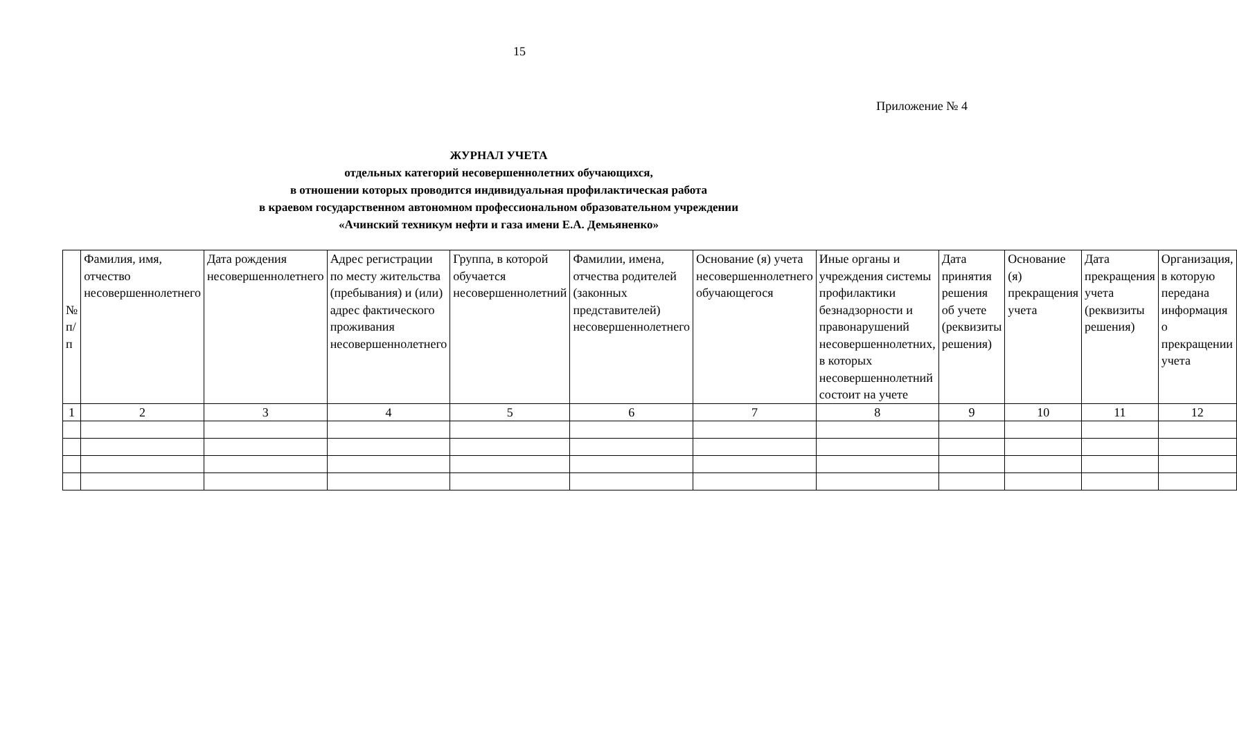15
Приложение № 4
ЖУРНАЛ УЧЕТА
отдельных категорий несовершеннолетних обучающихся,
в отношении которых проводится индивидуальная профилактическая работа
в краевом государственном автономном профессиональном образовательном учреждении
«Ачинский техникум нефти и газа имени Е.А. Демьяненко»
| № п/п | Фамилия, имя, отчество несовершеннолетнего | Дата рождения несовершеннолетнего | Адрес регистрации по месту жительства (пребывания) и (или) адрес фактического проживания несовершеннолетнего | Группа, в которой обучается несовершеннолетний | Фамилии, имена, отчества родителей (законных представителей) несовершеннолетнего | Основание (я) учета несовершеннолетнего обучающегося | Иные органы и учреждения системы профилактики безнадзорности и правонарушений несовершеннолетних, в которых несовершеннолетний состоит на учете | Дата принятия решения об учете (реквизиты решения) | Основание (я) прекращения учета | Дата прекращения учета (реквизиты решения) | Организация, в которую передана информация о прекращении учета |
| 1 | 2 | 3 | 4 | 5 | 6 | 7 | 8 | 9 | 10 | 11 | 12 |